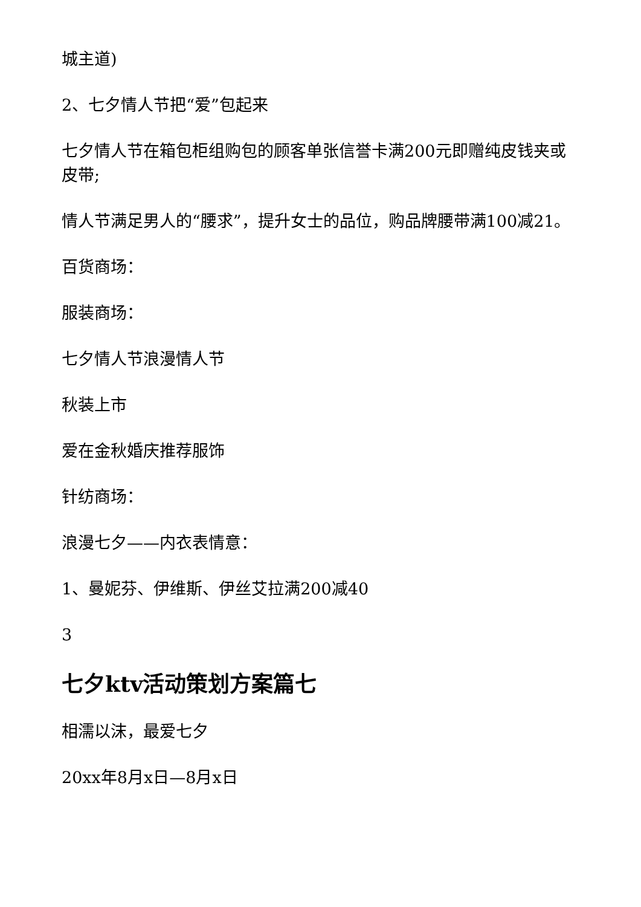城主道)
2、七夕情人节把“爱”包起来
七夕情人节在箱包柜组购包的顾客单张信誉卡满200元即赠纯皮钱夹或皮带;
情人节满足男人的“腰求”，提升女士的品位，购品牌腰带满100减21。
百货商场：
服装商场：
七夕情人节浪漫情人节
秋装上市
爱在金秋婚庆推荐服饰
针纺商场：
浪漫七夕——内衣表情意：
1、曼妮芬、伊维斯、伊丝艾拉满200减40
3
七夕ktv活动策划方案篇七
相濡以沫，最爱七夕
20xx年8月x日—8月x日